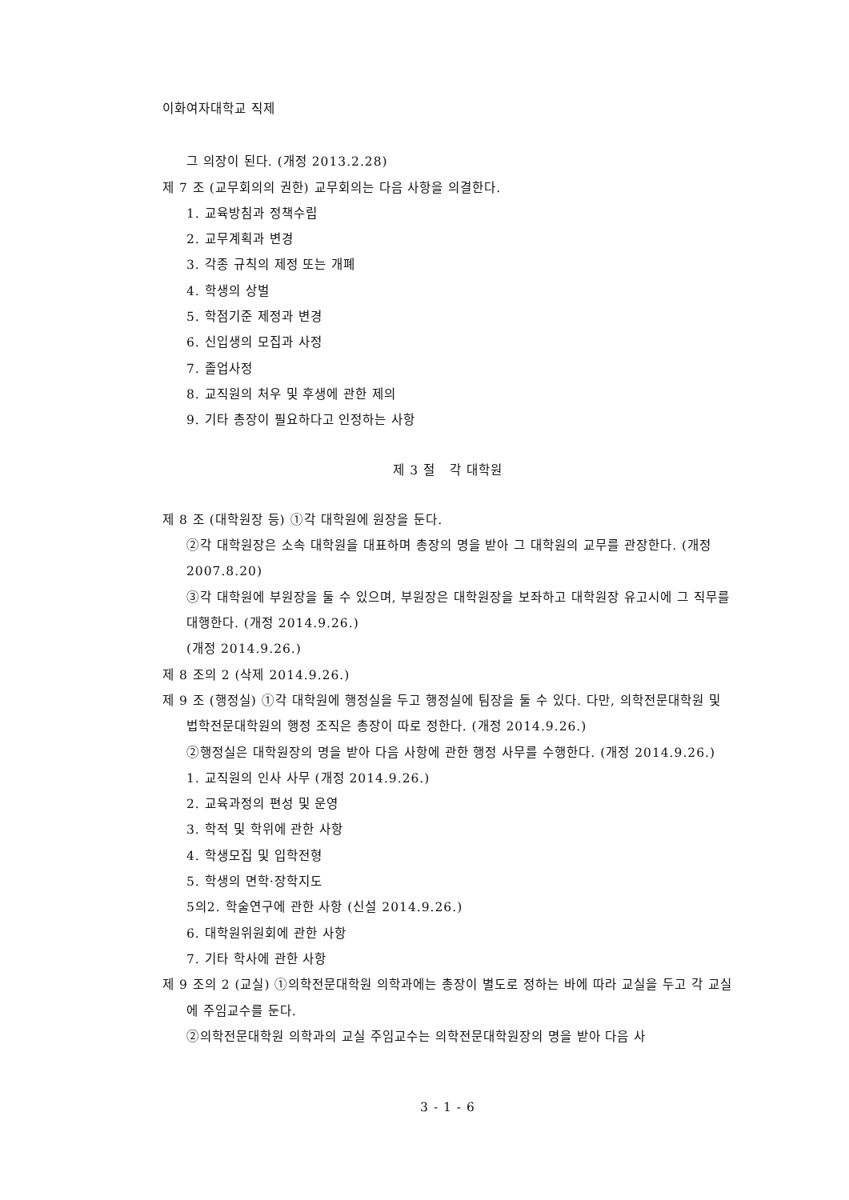이화여자대학교 직제
그 의장이 된다. (개정 2013.2.28)
제 7 조 (교무회의의 권한) 교무회의는 다음 사항을 의결한다.
1. 교육방침과 정책수립
2. 교무계획과 변경
3. 각종 규칙의 제정 또는 개폐
4. 학생의 상벌
5. 학점기준 제정과 변경
6. 신입생의 모집과 사정
7. 졸업사정
8. 교직원의 처우 및 후생에 관한 제의
9. 기타 총장이 필요하다고 인정하는 사항
제 3 절 각 대학원
제 8 조 (대학원장 등) ①각 대학원에 원장을 둔다.
②각 대학원장은 소속 대학원을 대표하며 총장의 명을 받아 그 대학원의 교무를 관장한다. (개정 2007.8.20)
③각 대학원에 부원장을 둘 수 있으며, 부원장은 대학원장을 보좌하고 대학원장 유고시에 그 직무를 대행한다. (개정 2014.9.26.)
(개정 2014.9.26.)
제 8 조의 2 (삭제 2014.9.26.)
제 9 조 (행정실) ①각 대학원에 행정실을 두고 행정실에 팀장을 둘 수 있다. 다만, 의학전문대학원 및 법학전문대학원의 행정 조직은 총장이 따로 정한다. (개정 2014.9.26.)
②행정실은 대학원장의 명을 받아 다음 사항에 관한 행정 사무를 수행한다. (개정 2014.9.26.)
1. 교직원의 인사 사무 (개정 2014.9.26.)
2. 교육과정의 편성 및 운영
3. 학적 및 학위에 관한 사항
4. 학생모집 및 입학전형
5. 학생의 면학·장학지도
5의2. 학술연구에 관한 사항 (신설 2014.9.26.)
6. 대학원위원회에 관한 사항
7. 기타 학사에 관한 사항
제 9 조의 2 (교실) ①의학전문대학원 의학과에는 총장이 별도로 정하는 바에 따라 교실을 두고 각 교실에 주임교수를 둔다.
②의학전문대학원 의학과의 교실 주임교수는 의학전문대학원장의 명을 받아 다음 사
3 - 1 - 6